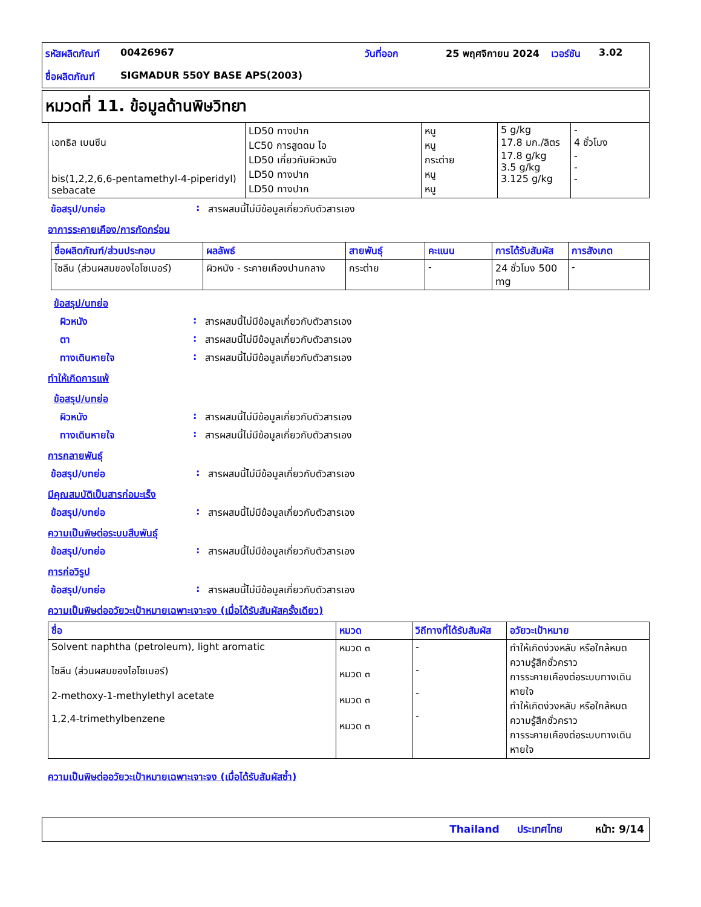| รหัสผลิตภัณฑ์ | 00426967 | วันที่ออก | 25 พฤศจิกายน 2024 | เวอร์ชัน | 3.02 |
| ชื่อผลิตภัณฑ์ | SIGMADUR 550Y BASE APS(2003) | | | | |
หมวดที่ 11. ข้อมูลด้านพิษวิทยา
| เอทธิล เบนซีน bis(1,2,2,6,6-pentamethyl-4-piperidyl) sebacate | LD50 ทางปาก LC50 การสูดดม ไอ LD50 เกี่ยวกับผิวหนัง LD50 ทางปาก LD50 ทางปาก | หนู หนู กระต่าย หนู หนู | 5 g/kg 17.8 มก./ลิตร 17.8 g/kg 3.5 g/kg 3.125 g/kg | - 4 ชั่วโมง - - - |
ข้อสรุป/บทย่อ: สารผสมนี้ไม่มีข้อมูลเกี่ยวกับตัวสารเอง
อาการระคายเคือง/การกัดกร่อน
| ชื่อผลิตภัณฑ์/ส่วนประกอบ | ผลลัพธ์ | สายพันธุ์ | คะแนน | การได้รับสัมผัส | การสังเกต |
| --- | --- | --- | --- | --- | --- |
| ไซลีน (ส่วนผสมของไอโซเมอร์) | ผิวหนัง - ระคายเคืองปานกลาง | กระต่าย | - | 24 ชั่วโมง 500 mg | - |
ข้อสรุป/บทย่อ
ผิวหนัง: สารผสมนี้ไม่มีข้อมูลเกี่ยวกับตัวสารเอง
ตา: สารผสมนี้ไม่มีข้อมูลเกี่ยวกับตัวสารเอง
ทางเดินหายใจ: สารผสมนี้ไม่มีข้อมูลเกี่ยวกับตัวสารเอง
ทำให้เกิดการแพ้
ข้อสรุป/บทย่อ
ผิวหนัง: สารผสมนี้ไม่มีข้อมูลเกี่ยวกับตัวสารเอง
ทางเดินหายใจ: สารผสมนี้ไม่มีข้อมูลเกี่ยวกับตัวสารเอง
การกลายพันธุ์
ข้อสรุป/บทย่อ: สารผสมนี้ไม่มีข้อมูลเกี่ยวกับตัวสารเอง
มีคุณสมบัติเป็นสารก่อมะเร็ง
ข้อสรุป/บทย่อ: สารผสมนี้ไม่มีข้อมูลเกี่ยวกับตัวสารเอง
ความเป็นพิษต่อระบบสืบพันธุ์
ข้อสรุป/บทย่อ: สารผสมนี้ไม่มีข้อมูลเกี่ยวกับตัวสารเอง
การก่อวิรูป
ข้อสรุป/บทย่อ: สารผสมนี้ไม่มีข้อมูลเกี่ยวกับตัวสารเอง
ความเป็นพิษต่ออวัยวะเป้าหมายเฉพาะเจาะจง (เมื่อได้รับสัมผัสครั้งเดียว)
| ชื่อ | หมวด | วิถีทางที่ได้รับสัมผัส | อวัยวะเป้าหมาย |
| --- | --- | --- | --- |
| Solvent naphtha (petroleum), light aromatic ไซลีน (ส่วนผสมของไอโซเมอร์) 2-methoxy-1-methylethyl acetate 1,2,4-trimethylbenzene | หมวด ๓ หมวด ๓ หมวด ๓ หมวด ๓ | - - - - | ทำให้เกิดง่วงหลับ หรือใกล้หมดความรู้สึกชั่วคราว การระคายเคืองต่อระบบทางเดินหายใจ ทำให้เกิดง่วงหลับ หรือใกล้หมดความรู้สึกชั่วคราว การระคายเคืองต่อระบบทางเดินหายใจ |
ความเป็นพิษต่ออวัยวะเป้าหมายเฉพาะเจาะจง (เมื่อได้รับสัมผัสซ้ำ)
Thailand ประเทศไทย หน้า: 9/14